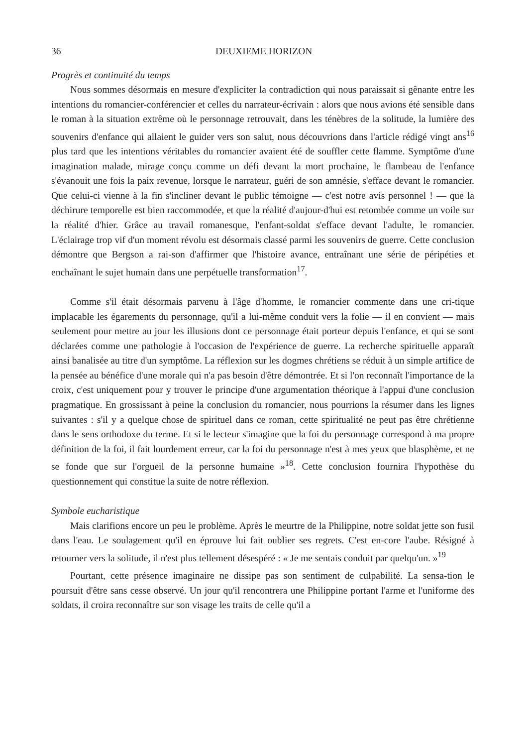36 DEUXIEME HORIZON
Progrès et continuité du temps
Nous sommes désormais en mesure d'expliciter la contradiction qui nous paraissait si gênante entre les intentions du romancier-conférencier et celles du narrateur-écrivain : alors que nous avions été sensible dans le roman à la situation extrême où le personnage retrouvait, dans les ténèbres de la solitude, la lumière des souvenirs d'enfance qui allaient le guider vers son salut, nous découvrions dans l'article rédigé vingt ans<sup>16</sup> plus tard que les intentions véritables du romancier avaient été de souffler cette flamme. Symptôme d'une imagination malade, mirage conçu comme un défi devant la mort prochaine, le flambeau de l'enfance s'évanouit une fois la paix revenue, lorsque le narrateur, guéri de son amnésie, s'efface devant le romancier. Que celui-ci vienne à la fin s'incliner devant le public témoigne — c'est notre avis personnel ! — que la déchirure temporelle est bien raccommodée, et que la réalité d'aujour-d'hui est retombée comme un voile sur la réalité d'hier. Grâce au travail romanesque, l'enfant-soldat s'efface devant l'adulte, le romancier. L'éclairage trop vif d'un moment révolu est désormais classé parmi les souvenirs de guerre. Cette conclusion démontre que Bergson a rai-son d'affirmer que l'histoire avance, entraînant une série de péripéties et enchaînant le sujet humain dans une perpétuelle transformation<sup>17</sup>.
Comme s'il était désormais parvenu à l'âge d'homme, le romancier commente dans une cri-tique implacable les égarements du personnage, qu'il a lui-même conduit vers la folie — il en convient — mais seulement pour mettre au jour les illusions dont ce personnage était porteur depuis l'enfance, et qui se sont déclarées comme une pathologie à l'occasion de l'expérience de guerre. La recherche spirituelle apparaît ainsi banalisée au titre d'un symptôme. La réflexion sur les dogmes chrétiens se réduit à un simple artifice de la pensée au bénéfice d'une morale qui n'a pas besoin d'être démontrée. Et si l'on reconnaît l'importance de la croix, c'est uniquement pour y trouver le principe d'une argumentation théorique à l'appui d'une conclusion pragmatique. En grossissant à peine la conclusion du romancier, nous pourrions la résumer dans les lignes suivantes : s'il y a quelque chose de spirituel dans ce roman, cette spiritualité ne peut pas être chrétienne dans le sens orthodoxe du terme. Et si le lecteur s'imagine que la foi du personnage correspond à ma propre définition de la foi, il fait lourdement erreur, car la foi du personnage n'est à mes yeux que blasphème, et ne se fonde que sur l'orgueil de la personne humaine »<sup>18</sup>. Cette conclusion fournira l'hypothèse du questionnement qui constitue la suite de notre réflexion.
Symbole eucharistique
Mais clarifions encore un peu le problème. Après le meurtre de la Philippine, notre soldat jette son fusil dans l'eau. Le soulagement qu'il en éprouve lui fait oublier ses regrets. C'est en-core l'aube. Résigné à retourner vers la solitude, il n'est plus tellement désespéré : « Je me sentais conduit par quelqu'un. »<sup>19</sup>
Pourtant, cette présence imaginaire ne dissipe pas son sentiment de culpabilité. La sensa-tion le poursuit d'être sans cesse observé. Un jour qu'il rencontrera une Philippine portant l'arme et l'uniforme des soldats, il croira reconnaître sur son visage les traits de celle qu'il a